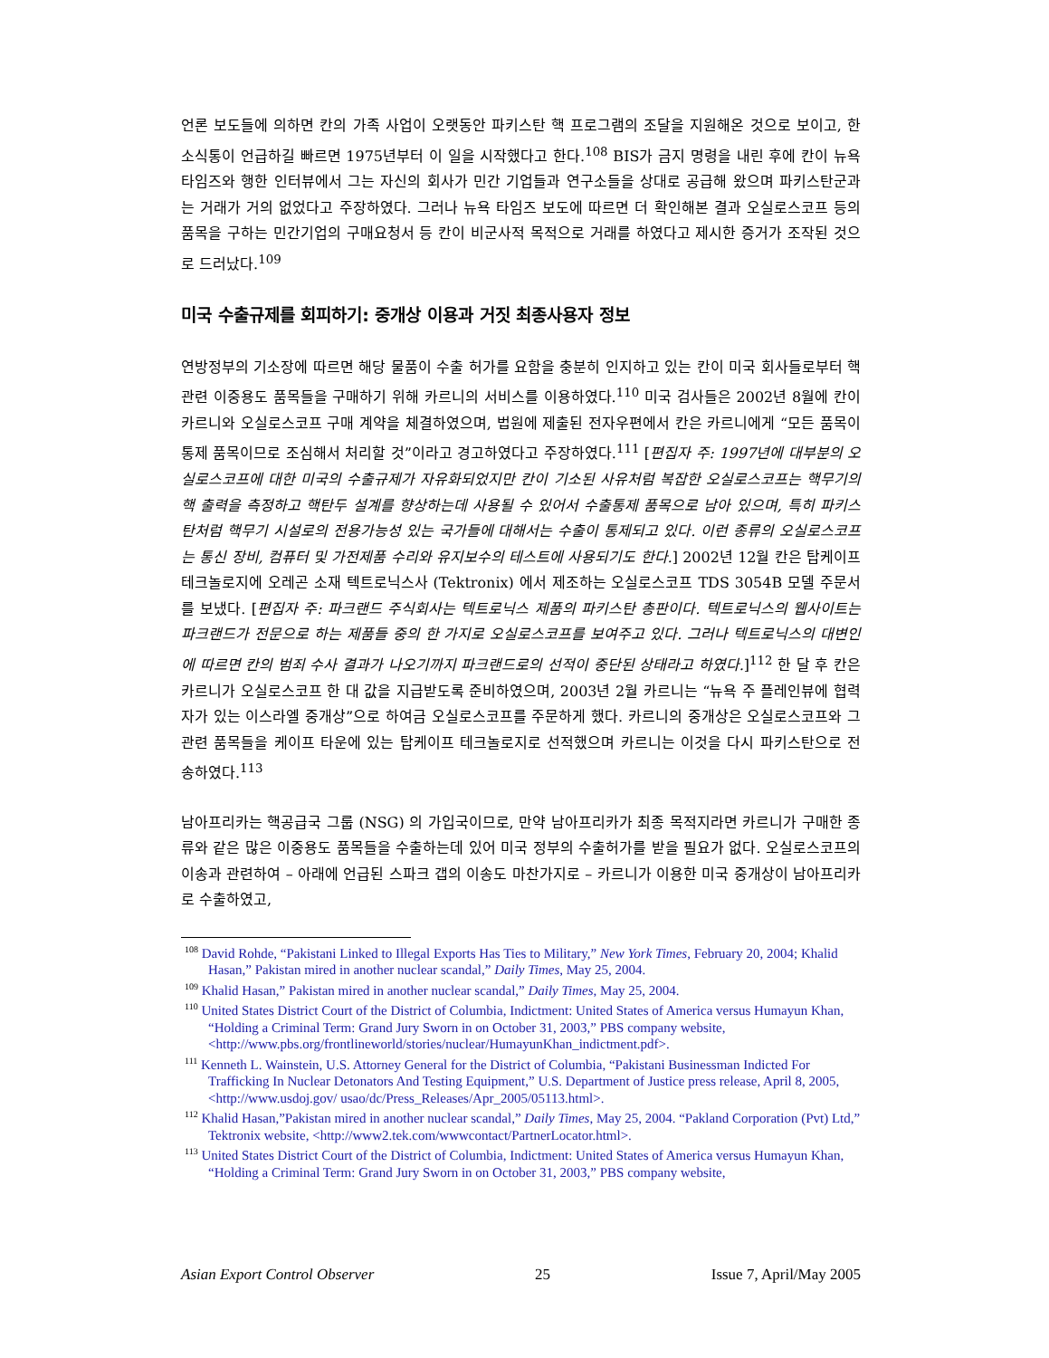언론 보도들에 의하면 칸의 가족 사업이 오랫동안 파키스탄 핵 프로그램의 조달을 지원해온 것으로 보이고, 한 소식통이 언급하길 빠르면 1975년부터 이 일을 시작했다고 한다.<sup>108</sup> BIS가 금지 명령을 내린 후에 칸이 뉴욕 타임즈와 행한 인터뷰에서 그는 자신의 회사가 민간 기업들과 연구소들을 상대로 공급해 왔으며 파키스탄군과는 거래가 거의 없었다고 주장하였다. 그러나 뉴욕 타임즈 보도에 따르면 더 확인해본 결과 오실로스코프 등의 품목을 구하는 민간기업의 구매요청서 등 칸이 비군사적 목적으로 거래를 하였다고 제시한 증거가 조작된 것으로 드러났다.<sup>109</sup>
미국 수출규제를 회피하기: 중개상 이용과 거짓 최종사용자 정보
연방정부의 기소장에 따르면 해당 물품이 수출 허가를 요함을 충분히 인지하고 있는 칸이 미국 회사들로부터 핵관련 이중용도 품목들을 구매하기 위해 카르니의 서비스를 이용하였다.<sup>110</sup> 미국 검사들은 2002년 8월에 칸이 카르니와 오실로스코프 구매 계약을 체결하였으며, 법원에 제출된 전자우편에서 칸은 카르니에게 “모든 품목이 통제 품목이므로 조심해서 처리할 것”이라고 경고하였다고 주장하였다.<sup>111</sup> [편집자 주: 1997년에 대부분의 오실로스코프에 대한 미국의 수출규제가 자유화되었지만 칸이 기소된 사유처럼 복잡한 오실로스코프는 핵무기의 핵 출력을 측정하고 핵탄두 설계를 향상하는데 사용될 수 있어서 수출통제 품목으로 남아 있으며, 특히 파키스탄처럼 핵무기 시설로의 전용가능성 있는 국가들에 대해서는 수출이 통제되고 있다. 이런 종류의 오실로스코프는 통신 장비, 컴퓨터 및 가전제품 수리와 유지보수의 테스트에 사용되기도 한다.] 2002년 12월 칸은 탑케이프 테크놀로지에 오레곤 소재 텍트로닉스사 (Tektronix) 에서 제조하는 오실로스코프 TDS 3054B 모델 주문서를 보냈다. [편집자 주: 파크랜드 주식회사는 텍트로닉스 제품의 파키스탄 총판이다. 텍트로닉스의 웹사이트는 파크랜드가 전문으로 하는 제품들 중의 한 가지로 오실로스코프를 보여주고 있다. 그러나 텍트로닉스의 대변인에 따르면 칸의 범죄 수사 결과가 나오기까지 파크랜드로의 선적이 중단된 상태라고 하였다.]<sup>112</sup> 한 달 후 칸은 카르니가 오실로스코프 한 대 값을 지급받도록 준비하였으며, 2003년 2월 카르니는 “뉴욕 주 플레인뷰에 협력자가 있는 이스라엘 중개상”으로 하여금 오실로스코프를 주문하게 했다. 카르니의 중개상은 오실로스코프와 그 관련 품목들을 케이프 타운에 있는 탑케이프 테크놀로지로 선적했으며 카르니는 이것을 다시 파키스탄으로 전송하였다.<sup>113</sup>
남아프리카는 핵공급국 그룹 (NSG) 의 가입국이므로, 만약 남아프리카가 최종 목적지라면 카르니가 구매한 종류와 같은 많은 이중용도 품목들을 수출하는데 있어 미국 정부의 수출허가를 받을 필요가 없다. 오실로스코프의 이송과 관련하여 – 아래에 언급된 스파크 갭의 이송도 마찬가지로 – 카르니가 이용한 미국 중개상이 남아프리카로 수출하였고,
<sup>108</sup> David Rohde, “Pakistani Linked to Illegal Exports Has Ties to Military,” New York Times, February 20, 2004; Khalid Hasan,” Pakistan mired in another nuclear scandal,” Daily Times, May 25, 2004.
<sup>109</sup> Khalid Hasan,” Pakistan mired in another nuclear scandal,” Daily Times, May 25, 2004.
<sup>110</sup> United States District Court of the District of Columbia, Indictment: United States of America versus Humayun Khan, “Holding a Criminal Term: Grand Jury Sworn in on October 31, 2003,” PBS company website, <http://www.pbs.org/frontlineworld/stories/nuclear/HumayunKhan_indictment.pdf>.
<sup>111</sup> Kenneth L. Wainstein, U.S. Attorney General for the District of Columbia, “Pakistani Businessman Indicted For Trafficking In Nuclear Detonators And Testing Equipment,” U.S. Department of Justice press release, April 8, 2005, <http://www.usdoj.gov/ usao/dc/Press_Releases/Apr_2005/05113.html>.
<sup>112</sup> Khalid Hasan,”Pakistan mired in another nuclear scandal,” Daily Times, May 25, 2004. “Pakland Corporation (Pvt) Ltd,” Tektronix website, <http://www2.tek.com/wwwcontact/PartnerLocator.html>.
<sup>113</sup> United States District Court of the District of Columbia, Indictment: United States of America versus Humayun Khan, “Holding a Criminal Term: Grand Jury Sworn in on October 31, 2003,” PBS company website,
Asian Export Control Observer 25 Issue 7, April/May 2005